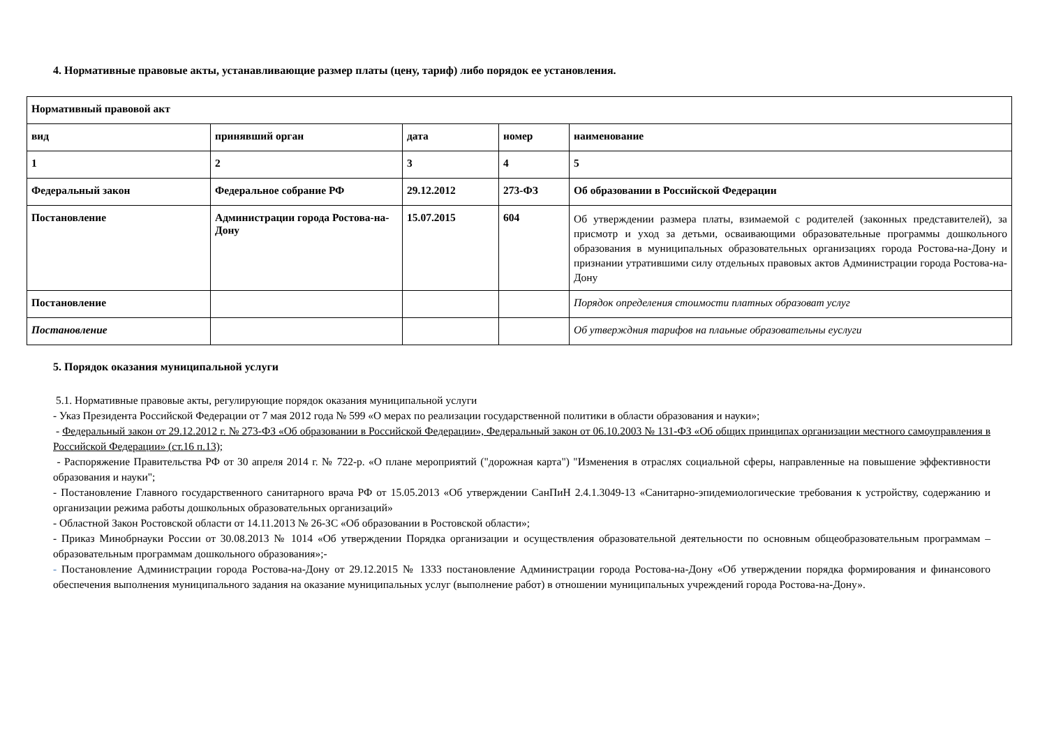4. Нормативные правовые акты, устанавливающие размер платы (цену, тариф) либо порядок ее установления.
| Нормативный правовой акт | | | | |
| вид | принявший орган | дата | номер | наименование |
| 1 | 2 | 3 | 4 | 5 |
| Федеральный закон | Федеральное собрание РФ | 29.12.2012 | 273-ФЗ | Об образовании в Российской Федерации |
| Постановление | Администрации города Ростова-на-Дону | 15.07.2015 | 604 | Об утверждении размера платы, взимаемой с родителей (законных представителей), за присмотр и уход за детьми, осваивающими образовательные программы дошкольного образования в муниципальных образовательных организациях города Ростова-на-Дону и признании утратившими силу отдельных правовых актов Администрации города Ростова-на-Дону |
| Постановление | | | | Порядок определения стоимости платных образоват услуг |
| Постановление | | | | Об утверждния тарифов на плаьные образовательны еуслуги |
5. Порядок оказания муниципальной услуги
5.1. Нормативные правовые акты, регулирующие порядок оказания муниципальной услуги
- Указ Президента Российской Федерации от 7 мая 2012 года № 599 «О мерах по реализации государственной политики в области образования и науки»;
- Федеральный закон от 29.12.2012 г. № 273-ФЗ «Об образовании в Российской Федерации», Федеральный закон от 06.10.2003 № 131-ФЗ «Об общих принципах организации местного самоуправления в Российской Федерации» (ст.16 п.13);
- Распоряжение Правительства РФ от 30 апреля 2014 г. № 722-р. «О плане мероприятий ("дорожная карта") "Изменения в отраслях социальной сферы, направленные на повышение эффективности образования и науки";
- Постановление Главного государственного санитарного врача РФ от 15.05.2013 «Об утверждении СанПиН 2.4.1.3049-13 «Санитарно-эпидемиологические требования к устройству, содержанию и организации режима работы дошкольных образовательных организаций»
- Областной Закон Ростовской области от 14.11.2013 № 26-ЗС «Об образовании в Ростовской области»;
- Приказ Минобрнауки России от 30.08.2013 № 1014 «Об утверждении Порядка организации и осуществления образовательной деятельности по основным общеобразовательным программам – образовательным программам дошкольного образования»;-
- Постановление Администрации города Ростова-на-Дону от 29.12.2015 № 1333 постановление Администрации города Ростова-на-Дону «Об утверждении порядка формирования и финансового обеспечения выполнения муниципального задания на оказание муниципальных услуг (выполнение работ) в отношении муниципальных учреждений города Ростова-на-Дону».